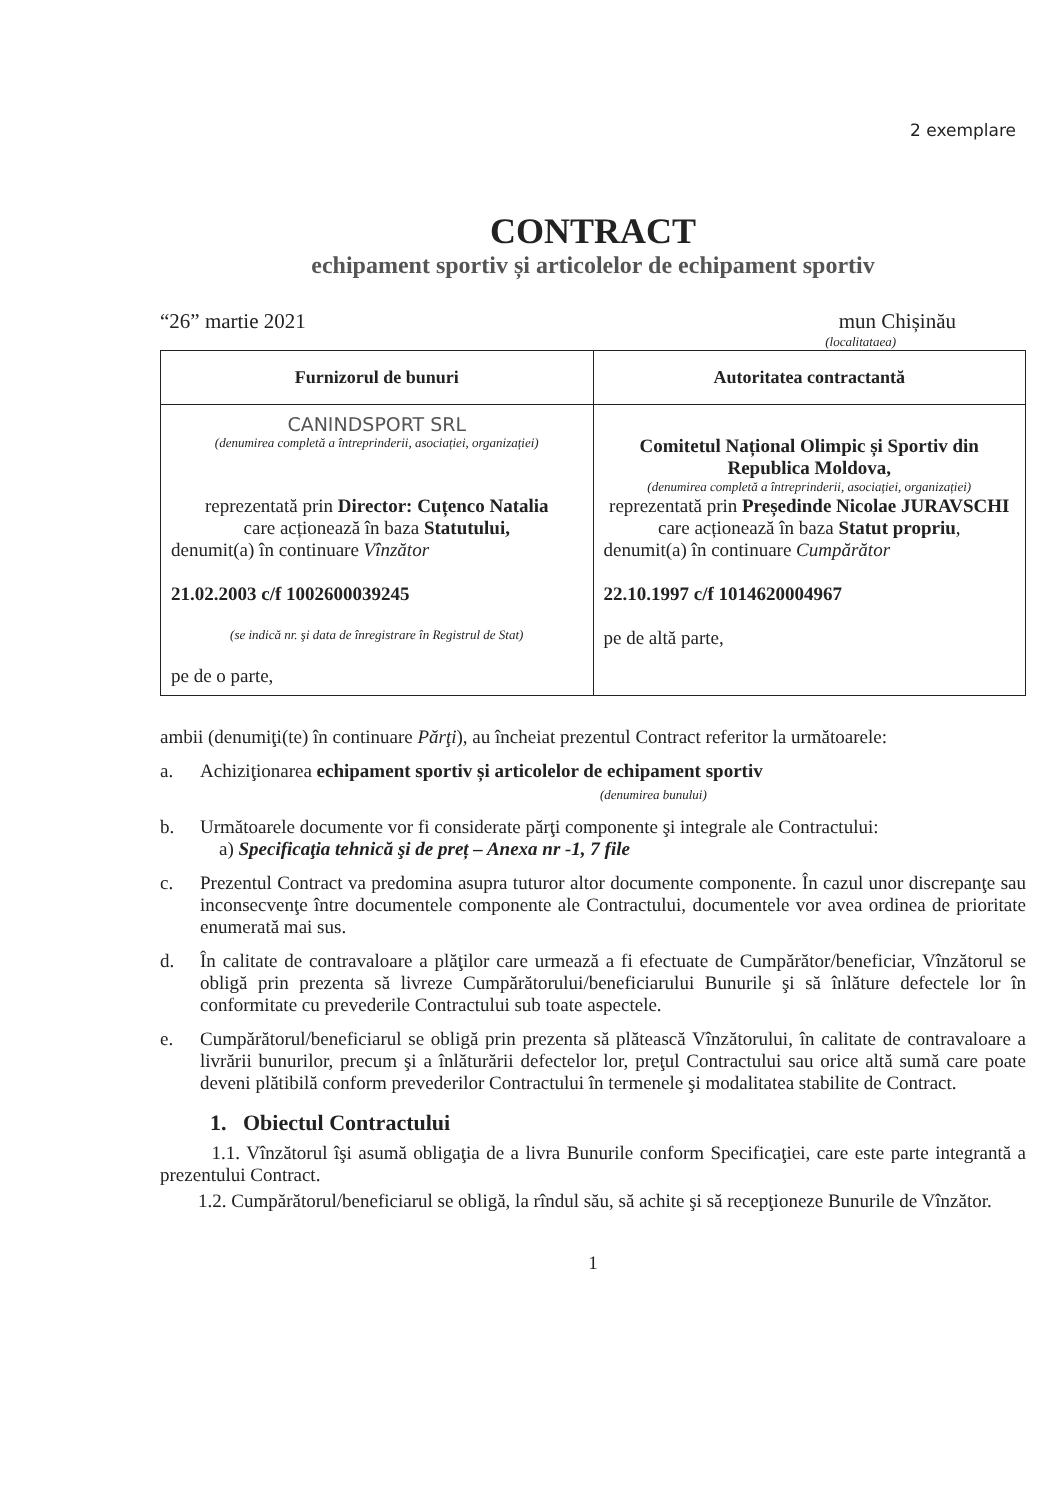2 exemplare
CONTRACT
echipament sportiv și articolelor de echipament sportiv
“26” martie 2021 mun Chișinău
(localitataea)
| Furnizorul de bunuri | Autoritatea contractantă |
| --- | --- |
| CANINDSPORT SRL (denumirea completă a întreprinderii, asociației, organizației) reprezentată prin Director: Cuțenco Natalia care acționează în baza Statutului, denumit(a) în continuare Vînzător 21.02.2003 c/f 1002600039245 (se indică nr. şi data de înregistrare în Registrul de Stat) pe de o parte, | Comitetul Național Olimpic și Sportiv din Republica Moldova, (denumirea completă a întreprinderii, asociației, organizației) reprezentată prin Președinde Nicolae JURAVSCHI care acționează în baza Statut propriu , denumit(a) în continuare Cumpărător 22.10.1997 c/f 1014620004967 pe de altă parte, |
ambii (denumiţi(te) în continuare Părţi), au încheiat prezentul Contract referitor la următoarele:
a. Achiziţionarea echipament sportiv și articolelor de echipament sportiv
(denumirea bunului)
b. Următoarele documente vor fi considerate părţi componente şi integrale ale Contractului:
a) Specificaţia tehnică şi de preț – Anexa nr -1, 7 file
c. Prezentul Contract va predomina asupra tuturor altor documente componente. În cazul unor discrepanţe sau inconsecvenţe între documentele componente ale Contractului, documentele vor avea ordinea de prioritate enumerată mai sus.
d. În calitate de contravaloare a plăţilor care urmează a fi efectuate de Cumpărător/beneficiar, Vînzătorul se obligă prin prezenta să livreze Cumpărătorului/beneficiarului Bunurile şi să înlăture defectele lor în conformitate cu prevederile Contractului sub toate aspectele.
e. Cumpărătorul/beneficiarul se obligă prin prezenta să plătească Vînzătorului, în calitate de contravaloare a livrării bunurilor, precum şi a înlăturării defectelor lor, preţul Contractului sau orice altă sumă care poate deveni plătibilă conform prevederilor Contractului în termenele şi modalitatea stabilite de Contract.
1. Obiectul Contractului
1.1. Vînzătorul îşi asumă obligaţia de a livra Bunurile conform Specificaţiei, care este parte integrantă a prezentului Contract.
1.2. Cumpărătorul/beneficiarul se obligă, la rîndul său, să achite şi să recepţioneze Bunurile de Vînzător.
1